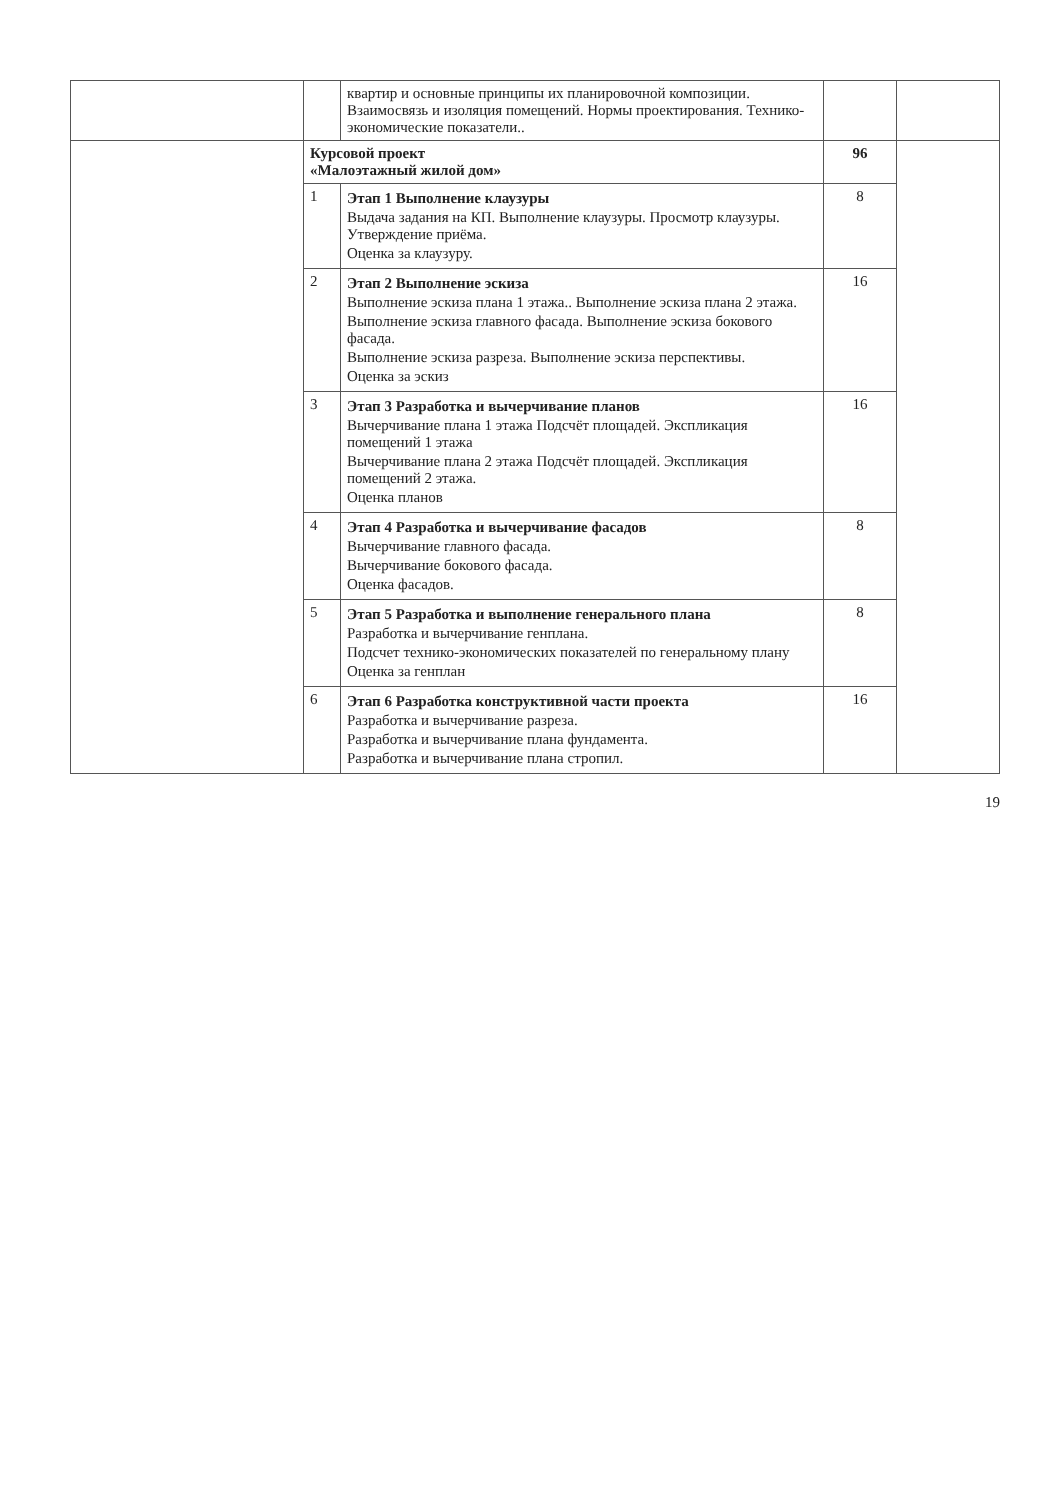| | | квартир и основные принципы их планировочной композиции. Взаимосвязь и изоляция помещений. Нормы проектирования. Технико- экономические показатели.. | | |
| | Курсовой проект «Малоэтажный жилой дом» | | 96 | |
| | 1 | Этап 1 Выполнение клаузуры Выдача задания на КП. Выполнение клаузуры. Просмотр клаузуры. Утверждение приёма. Оценка за клаузуру. | 8 | |
| | 2 | Этап 2 Выполнение эскиза Выполнение эскиза плана 1 этажа.. Выполнение эскиза плана 2 этажа. Выполнение эскиза главного фасада. Выполнение эскиза бокового фасада. Выполнение эскиза разреза. Выполнение эскиза перспективы. Оценка за эскиз | 16 | |
| | 3 | Этап 3 Разработка и вычерчивание планов Вычерчивание плана 1 этажа Подсчёт площадей. Экспликация помещений 1 этажа Вычерчивание плана 2 этажа Подсчёт площадей. Экспликация помещений 2 этажа. Оценка планов | 16 | |
| | 4 | Этап 4 Разработка и вычерчивание фасадов Вычерчивание главного фасада. Вычерчивание бокового фасада. Оценка фасадов. | 8 | |
| | 5 | Этап 5 Разработка и выполнение генерального плана Разработка и вычерчивание генплана. Подсчет технико-экономических показателей по генеральному плану Оценка за генплан | 8 | |
| | 6 | Этап 6 Разработка конструктивной части проекта Разработка и вычерчивание разреза. Разработка и вычерчивание плана фундамента. Разработка и вычерчивание плана стропил. | 16 | |
19